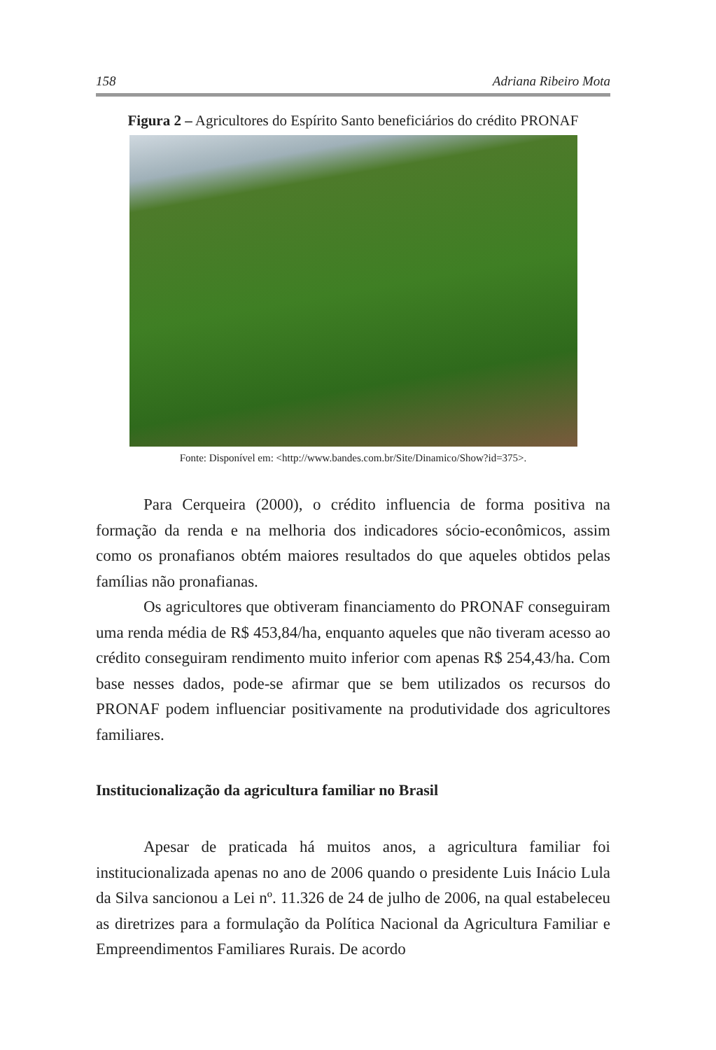158 Adriana Ribeiro Mota
Figura 2 – Agricultores do Espírito Santo beneficiários do crédito PRONAF
Fonte: Disponível em: <http://www.bandes.com.br/Site/Dinamico/Show?id=375>.
Para Cerqueira (2000), o crédito influencia de forma positiva na formação da renda e na melhoria dos indicadores sócio-econômicos, assim como os pronafianos obtém maiores resultados do que aqueles obtidos pelas famílias não pronafianas.
Os agricultores que obtiveram financiamento do PRONAF conseguiram uma renda média de R$ 453,84/ha, enquanto aqueles que não tiveram acesso ao crédito conseguiram rendimento muito inferior com apenas R$ 254,43/ha. Com base nesses dados, pode-se afirmar que se bem utilizados os recursos do PRONAF podem influenciar positivamente na produtividade dos agricultores familiares.
Institucionalização da agricultura familiar no Brasil
Apesar de praticada há muitos anos, a agricultura familiar foi institucionalizada apenas no ano de 2006 quando o presidente Luis Inácio Lula da Silva sancionou a Lei nº. 11.326 de 24 de julho de 2006, na qual estabeleceu as diretrizes para a formulação da Política Nacional da Agricultura Familiar e Empreendimentos Familiares Rurais. De acordo